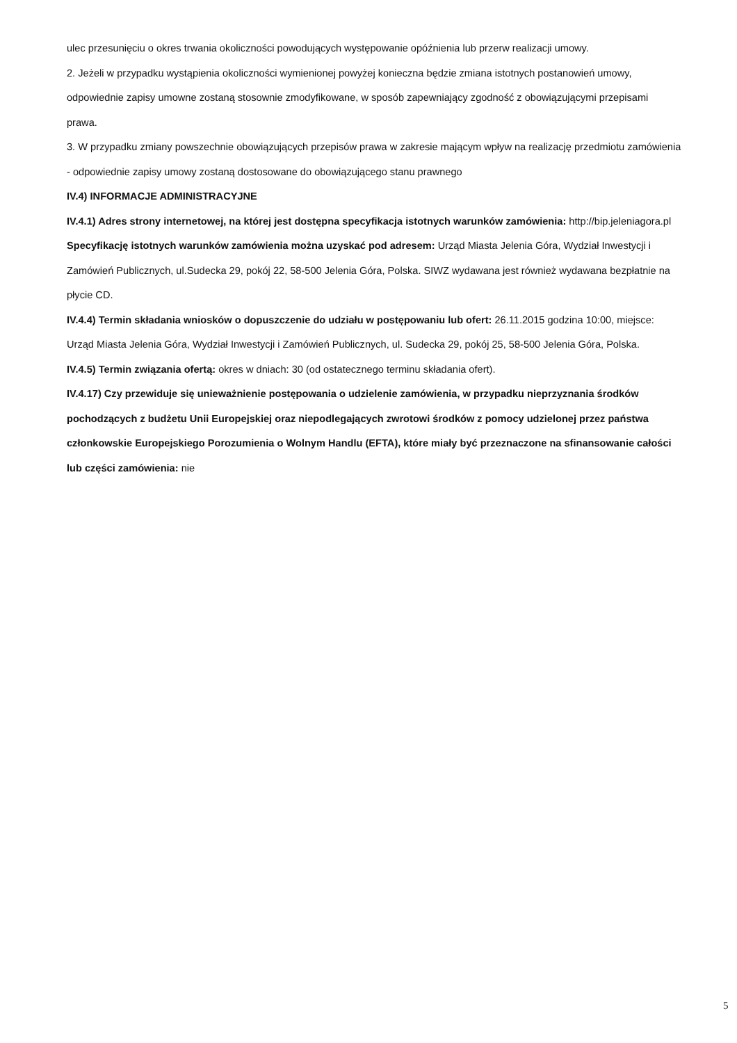ulec przesunięciu o okres trwania okoliczności powodujących występowanie opóźnienia lub przerw realizacji umowy.
2. Jeżeli w przypadku wystąpienia okoliczności wymienionej powyżej konieczna będzie zmiana istotnych postanowień umowy, odpowiednie zapisy umowne zostaną stosownie zmodyfikowane, w sposób zapewniający zgodność z obowiązującymi przepisami prawa.
3. W przypadku zmiany powszechnie obowiązujących przepisów prawa w zakresie mającym wpływ na realizację przedmiotu zamówienia - odpowiednie zapisy umowy zostaną dostosowane do obowiązującego stanu prawnego
IV.4) INFORMACJE ADMINISTRACYJNE
IV.4.1) Adres strony internetowej, na której jest dostępna specyfikacja istotnych warunków zamówienia: http://bip.jeleniagora.pl
Specyfikację istotnych warunków zamówienia można uzyskać pod adresem: Urząd Miasta Jelenia Góra, Wydział Inwestycji i Zamówień Publicznych, ul.Sudecka 29, pokój 22, 58-500 Jelenia Góra, Polska. SIWZ wydawana jest również wydawana bezpłatnie na płycie CD.
IV.4.4) Termin składania wniosków o dopuszczenie do udziału w postępowaniu lub ofert: 26.11.2015 godzina 10:00, miejsce: Urząd Miasta Jelenia Góra, Wydział Inwestycji i Zamówień Publicznych, ul. Sudecka 29, pokój 25, 58-500 Jelenia Góra, Polska.
IV.4.5) Termin związania ofertą: okres w dniach: 30 (od ostatecznego terminu składania ofert).
IV.4.17) Czy przewiduje się unieważnienie postępowania o udzielenie zamówienia, w przypadku nieprzyznania środków pochodzących z budżetu Unii Europejskiej oraz niepodlegających zwrotowi środków z pomocy udzielonej przez państwa członkowskie Europejskiego Porozumienia o Wolnym Handlu (EFTA), które miały być przeznaczone na sfinansowanie całości lub części zamówienia: nie
5